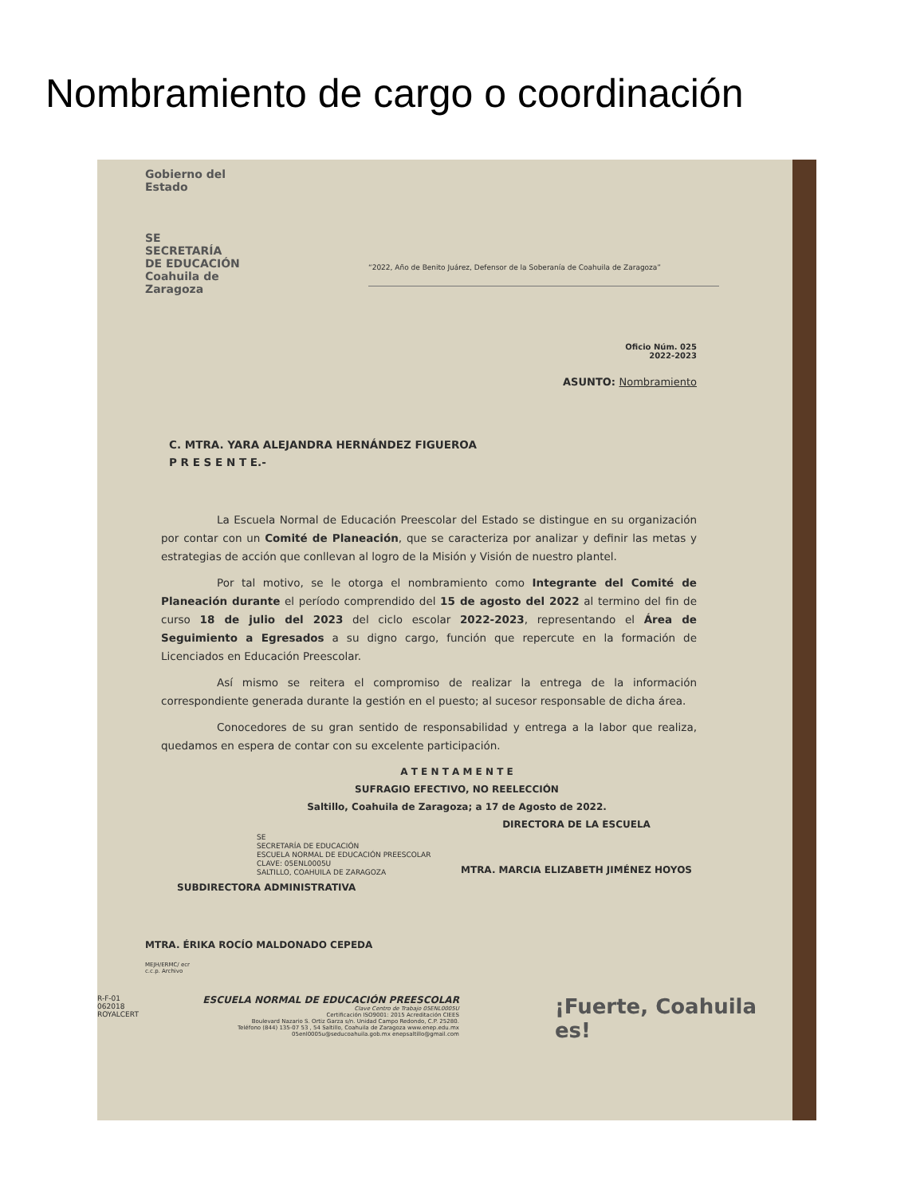Nombramiento de cargo o coordinación
Gobierno del Estado
SE SECRETARÍA DE EDUCACIÓN
Coahuila de Zaragoza
“2022, Año de Benito Juárez, Defensor de la Soberanía de Coahuila de Zaragoza”
Oficio Núm. 025
2022-2023
ASUNTO: Nombramiento
C. MTRA. YARA ALEJANDRA HERNÁNDEZ FIGUEROA
P R E S E N T E.-
La Escuela Normal de Educación Preescolar del Estado se distingue en su organización por contar con un Comité de Planeación, que se caracteriza por analizar y definir las metas y estrategias de acción que conllevan al logro de la Misión y Visión de nuestro plantel.
Por tal motivo, se le otorga el nombramiento como Integrante del Comité de Planeación durante el período comprendido del 15 de agosto del 2022 al termino del fin de curso 18 de julio del 2023 del ciclo escolar 2022-2023, representando el Área de Seguimiento a Egresados a su digno cargo, función que repercute en la formación de Licenciados en Educación Preescolar.
Así mismo se reitera el compromiso de realizar la entrega de la información correspondiente generada durante la gestión en el puesto; al sucesor responsable de dicha área.
Conocedores de su gran sentido de responsabilidad y entrega a la labor que realiza, quedamos en espera de contar con su excelente participación.
A T E N T A M E N T E
SUFRAGIO EFECTIVO, NO REELECCIÓN
Saltillo, Coahuila de Zaragoza; a 17 de Agosto de 2022.
DIRECTORA DE LA ESCUELA
SE
SECRETARÍA DE EDUCACIÓN
ESCUELA NORMAL DE EDUCACIÓN PREESCOLAR
CLAVE: 05ENL0005U
SALTILLO, COAHUILA DE ZARAGOZA
MTRA. MARCIA ELIZABETH JIMÉNEZ HOYOS
SUBDIRECTORA ADMINISTRATIVA
MTRA. ÉRIKA ROCÍO MALDONADO CEPEDA
MEJH/ERMC/ ecr
c.c.p. Archivo
R-F-01
062018
ROYALCERT
ESCUELA NORMAL DE EDUCACIÓN PREESCOLAR
Clave Centro de Trabajo 05ENL0005U
Certificación ISO9001: 2015 Acreditación CIEES
Boulevard Nazario S. Ortiz Garza s/n. Unidad Campo Redondo, C.P. 25280.
Teléfono (844) 135-07 53 , 54 Saltillo, Coahuila de Zaragoza www.enep.edu.mx
05enl0005u@seducoahuila.gob.mx enepsaltillo@gmail.com
¡Fuerte, Coahuila es!